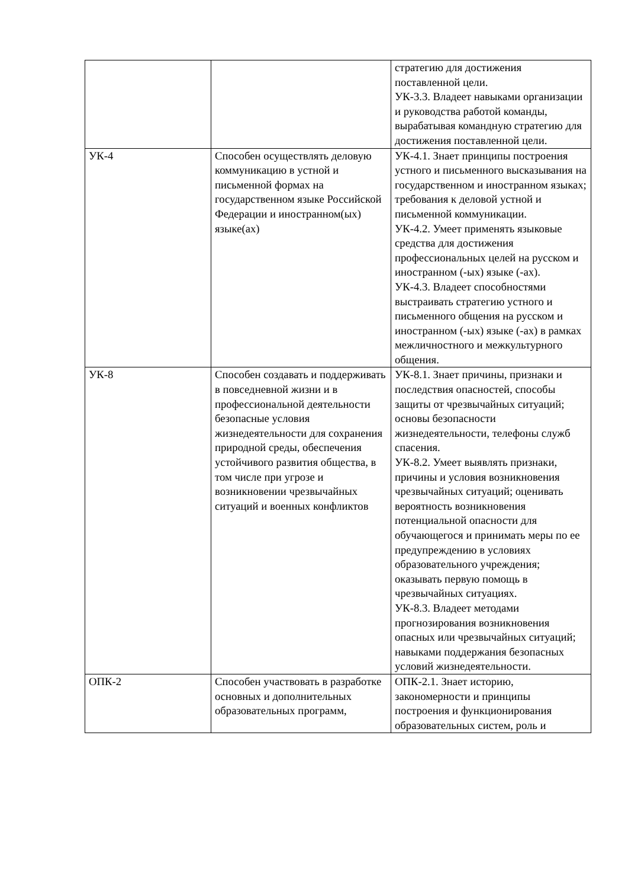| | | стратегию для достижения поставленной цели. УК-3.3. Владеет навыками организации и руководства работой команды, вырабатывая командную стратегию для достижения поставленной цели. |
| УК-4 | Способен осуществлять деловую коммуникацию в устной и письменной формах на государственном языке Российской Федерации и иностранном(ых) языке(ах) | УК-4.1. Знает принципы построения устного и письменного высказывания на государственном и иностранном языках; требования к деловой устной и письменной коммуникации. УК-4.2. Умеет применять языковые средства для достижения профессиональных целей на русском и иностранном (-ых) языке (-ах). УК-4.3. Владеет способностями выстраивать стратегию устного и письменного общения на русском и иностранном (-ых) языке (-ах) в рамках межличностного и межкультурного общения. |
| УК-8 | Способен создавать и поддерживать в повседневной жизни и в профессиональной деятельности безопасные условия жизнедеятельности для сохранения природной среды, обеспечения устойчивого развития общества, в том числе при угрозе и возникновении чрезвычайных ситуаций и военных конфликтов | УК-8.1. Знает причины, признаки и последствия опасностей, способы защиты от чрезвычайных ситуаций; основы безопасности жизнедеятельности, телефоны служб спасения. УК-8.2. Умеет выявлять признаки, причины и условия возникновения чрезвычайных ситуаций; оценивать вероятность возникновения потенциальной опасности для обучающегося и принимать меры по ее предупреждению в условиях образовательного учреждения; оказывать первую помощь в чрезвычайных ситуациях. УК-8.3. Владеет методами прогнозирования возникновения опасных или чрезвычайных ситуаций; навыками поддержания безопасных условий жизнедеятельности. |
| ОПК-2 | Способен участвовать в разработке основных и дополнительных образовательных программ, | ОПК-2.1. Знает историю, закономерности и принципы построения и функционирования образовательных систем, роль и |